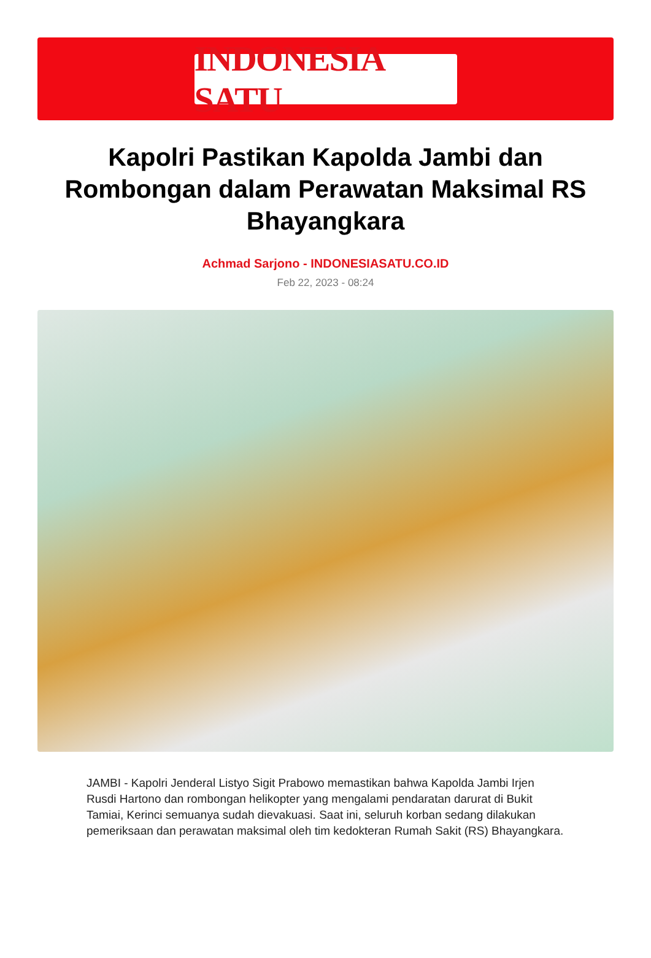INDONESIA SATU
Kapolri Pastikan Kapolda Jambi dan Rombongan dalam Perawatan Maksimal RS Bhayangkara
Achmad Sarjono - INDONESIASATU.CO.ID
Feb 22, 2023 - 08:24
JAMBI - Kapolri Jenderal Listyo Sigit Prabowo memastikan bahwa Kapolda Jambi Irjen Rusdi Hartono dan rombongan helikopter yang mengalami pendaratan darurat di Bukit Tamiai, Kerinci semuanya sudah dievakuasi. Saat ini, seluruh korban sedang dilakukan pemeriksaan dan perawatan maksimal oleh tim kedokteran Rumah Sakit (RS) Bhayangkara.